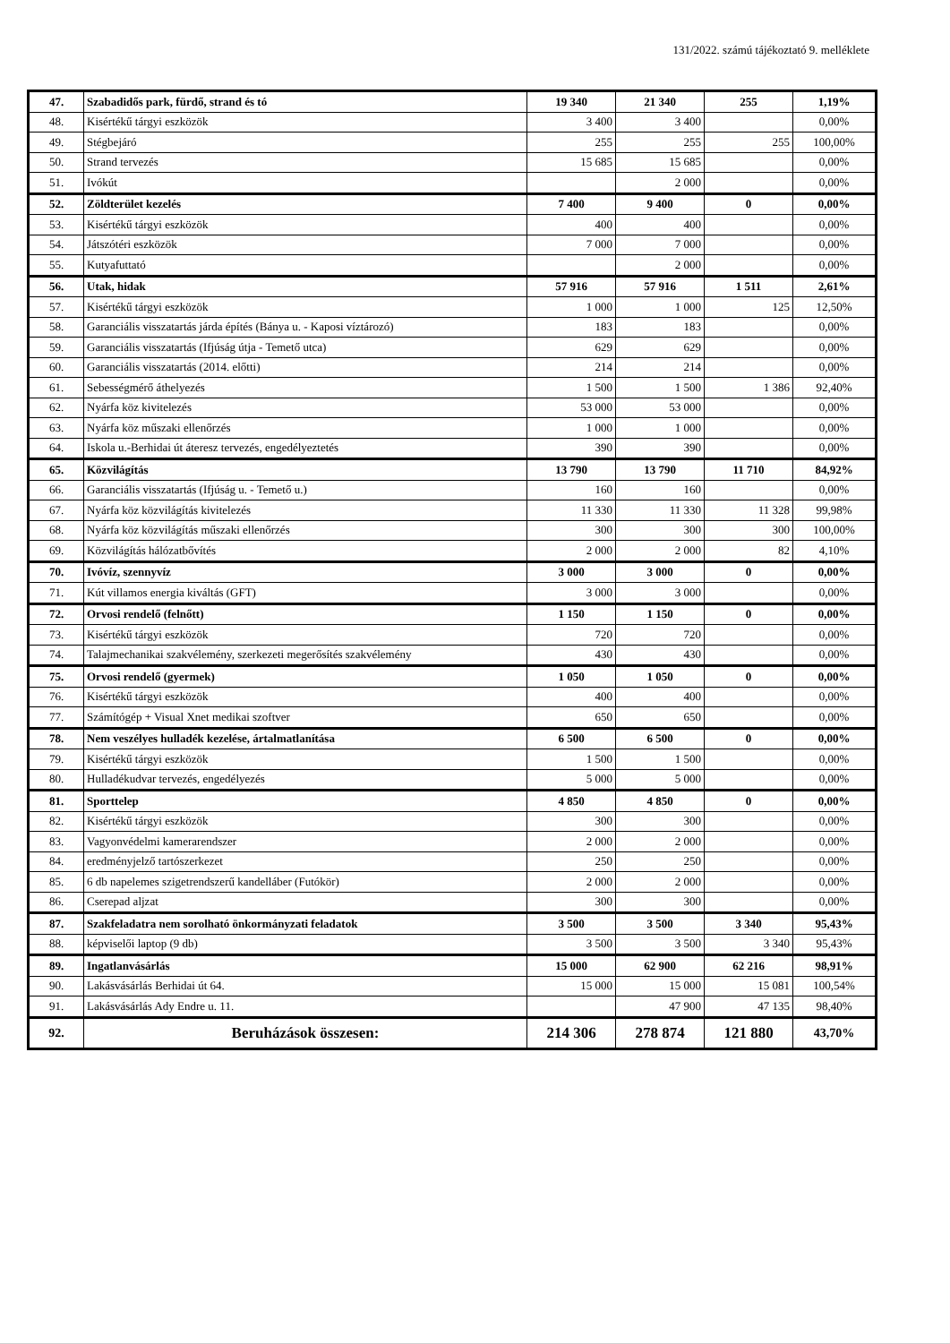131/2022. számú tájékoztató 9. melléklete
| 47. | Szabadidős park, fürdő, strand és tó | 19 340 | 21 340 | 255 | 1,19% |
| 48. | Kisértékű tárgyi eszközök | 3 400 | 3 400 | | 0,00% |
| 49. | Stégbejáró | 255 | 255 | 255 | 100,00% |
| 50. | Strand tervezés | 15 685 | 15 685 | | 0,00% |
| 51. | Ivókút | | 2 000 | | 0,00% |
| 52. | Zöldterület kezelés | 7 400 | 9 400 | 0 | 0,00% |
| 53. | Kisértékű tárgyi eszközök | 400 | 400 | | 0,00% |
| 54. | Játszótéri eszközök | 7 000 | 7 000 | | 0,00% |
| 55. | Kutyafuttató | | 2 000 | | 0,00% |
| 56. | Utak, hidak | 57 916 | 57 916 | 1 511 | 2,61% |
| 57. | Kisértékű tárgyi eszközök | 1 000 | 1 000 | 125 | 12,50% |
| 58. | Garanciális visszatartás járda építés (Bánya u. - Kaposi víztározó) | 183 | 183 | | 0,00% |
| 59. | Garanciális visszatartás (Ifjúság útja - Temető utca) | 629 | 629 | | 0,00% |
| 60. | Garanciális visszatartás (2014. előtti) | 214 | 214 | | 0,00% |
| 61. | Sebességmérő áthelyezés | 1 500 | 1 500 | 1 386 | 92,40% |
| 62. | Nyárfa köz kivitelezés | 53 000 | 53 000 | | 0,00% |
| 63. | Nyárfa köz műszaki ellenőrzés | 1 000 | 1 000 | | 0,00% |
| 64. | Iskola u.-Berhidai út áteresz tervezés, engedélyeztetés | 390 | 390 | | 0,00% |
| 65. | Közvilágítás | 13 790 | 13 790 | 11 710 | 84,92% |
| 66. | Garanciális visszatartás (Ifjúság u. - Temető u.) | 160 | 160 | | 0,00% |
| 67. | Nyárfa köz közvilágítás kivitelezés | 11 330 | 11 330 | 11 328 | 99,98% |
| 68. | Nyárfa köz közvilágítás műszaki ellenőrzés | 300 | 300 | 300 | 100,00% |
| 69. | Közvilágítás hálózatbővítés | 2 000 | 2 000 | 82 | 4,10% |
| 70. | Ivóvíz, szennyvíz | 3 000 | 3 000 | 0 | 0,00% |
| 71. | Kút villamos energia kiváltás (GFT) | 3 000 | 3 000 | | 0,00% |
| 72. | Orvosi rendelő (felnőtt) | 1 150 | 1 150 | 0 | 0,00% |
| 73. | Kisértékű tárgyi eszközök | 720 | 720 | | 0,00% |
| 74. | Talajmechanikai szakvélemény, szerkezeti megerősítés szakvélemény | 430 | 430 | | 0,00% |
| 75. | Orvosi rendelő (gyermek) | 1 050 | 1 050 | 0 | 0,00% |
| 76. | Kisértékű tárgyi eszközök | 400 | 400 | | 0,00% |
| 77. | Számítógép + Visual Xnet medikai szoftver | 650 | 650 | | 0,00% |
| 78. | Nem veszélyes hulladék kezelése, ártalmatlanítása | 6 500 | 6 500 | 0 | 0,00% |
| 79. | Kisértékű tárgyi eszközök | 1 500 | 1 500 | | 0,00% |
| 80. | Hulladékudvar tervezés, engedélyezés | 5 000 | 5 000 | | 0,00% |
| 81. | Sporttelep | 4 850 | 4 850 | 0 | 0,00% |
| 82. | Kisértékű tárgyi eszközök | 300 | 300 | | 0,00% |
| 83. | Vagyonvédelmi kamerarendszer | 2 000 | 2 000 | | 0,00% |
| 84. | eredményjelző tartószerkezet | 250 | 250 | | 0,00% |
| 85. | 6 db napelemes szigetrendszerű kandelláber (Futókör) | 2 000 | 2 000 | | 0,00% |
| 86. | Cserepad aljzat | 300 | 300 | | 0,00% |
| 87. | Szakfeladatra nem sorolható önkormányzati feladatok | 3 500 | 3 500 | 3 340 | 95,43% |
| 88. | képviselői laptop (9 db) | 3 500 | 3 500 | 3 340 | 95,43% |
| 89. | Ingatlanvásárlás | 15 000 | 62 900 | 62 216 | 98,91% |
| 90. | Lakásvásárlás Berhidai út 64. | 15 000 | 15 000 | 15 081 | 100,54% |
| 91. | Lakásvásárlás Ady Endre u. 11. | | 47 900 | 47 135 | 98,40% |
| 92. | Beruházások összesen: | 214 306 | 278 874 | 121 880 | 43,70% |